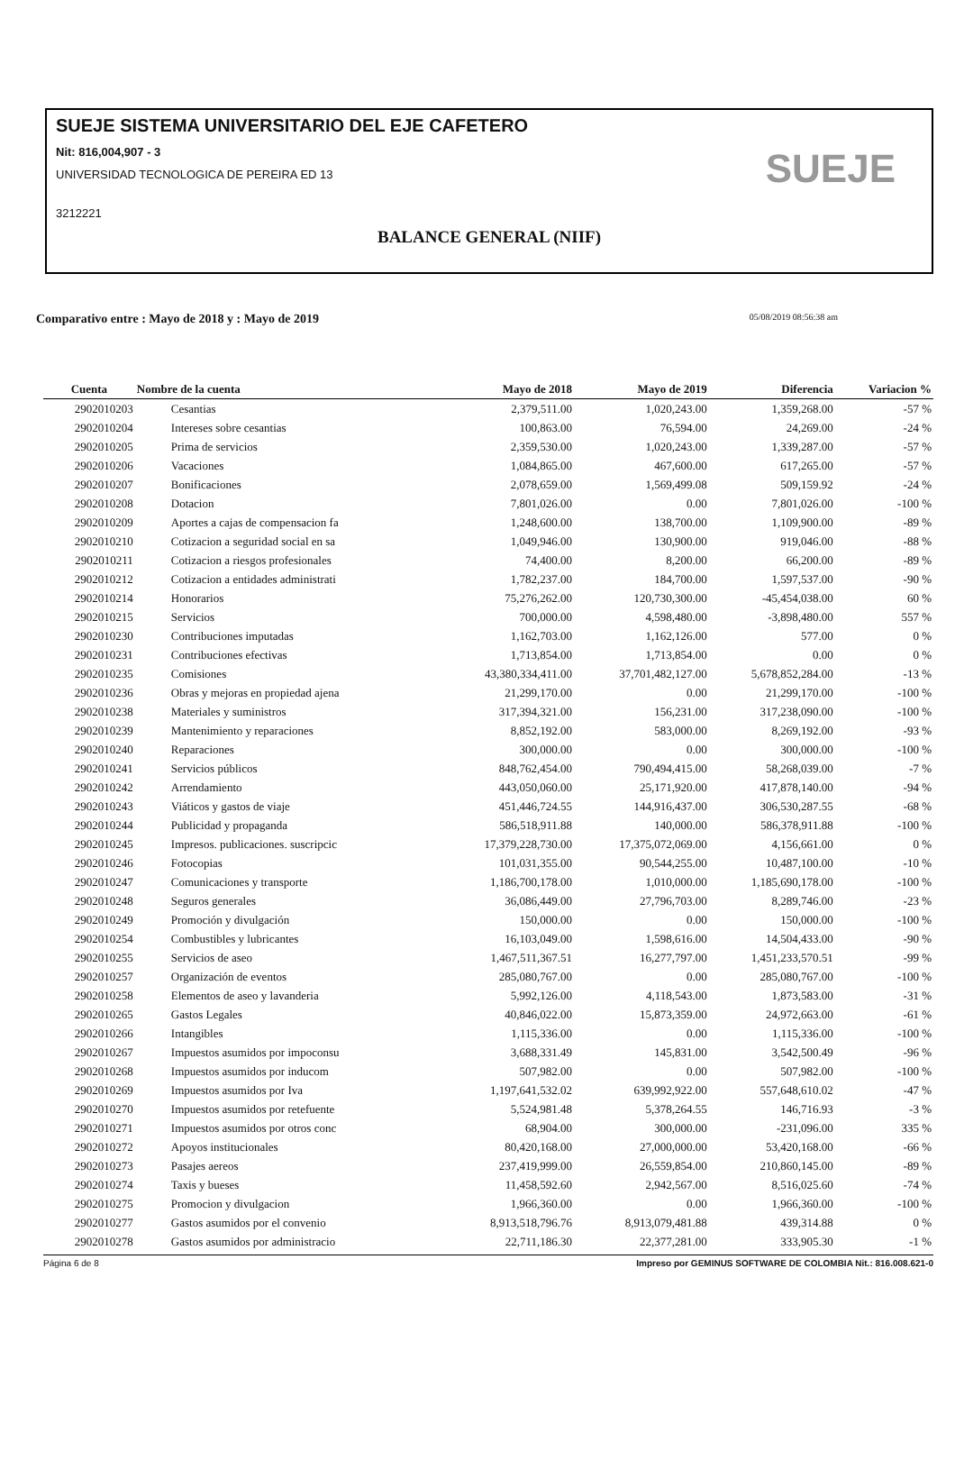SUEJE SISTEMA UNIVERSITARIO DEL EJE CAFETERO
Nit: 816,004,907 - 3
UNIVERSIDAD TECNOLOGICA DE PEREIRA ED 13
3212221
BALANCE GENERAL (NIIF)
SUEJE
Comparativo entre : Mayo de 2018 y : Mayo de 2019 05/08/2019 08:56:38 am
| Cuenta | Nombre de la cuenta | Mayo de 2018 | Mayo de 2019 | Diferencia | Variacion % |
| --- | --- | --- | --- | --- | --- |
| 2902010203 | Cesantias | 2,379,511.00 | 1,020,243.00 | 1,359,268.00 | -57 % |
| 2902010204 | Intereses sobre cesantias | 100,863.00 | 76,594.00 | 24,269.00 | -24 % |
| 2902010205 | Prima de servicios | 2,359,530.00 | 1,020,243.00 | 1,339,287.00 | -57 % |
| 2902010206 | Vacaciones | 1,084,865.00 | 467,600.00 | 617,265.00 | -57 % |
| 2902010207 | Bonificaciones | 2,078,659.00 | 1,569,499.08 | 509,159.92 | -24 % |
| 2902010208 | Dotacion | 7,801,026.00 | 0.00 | 7,801,026.00 | -100 % |
| 2902010209 | Aportes a cajas de compensacion fa | 1,248,600.00 | 138,700.00 | 1,109,900.00 | -89 % |
| 2902010210 | Cotizacion a seguridad social en sa | 1,049,946.00 | 130,900.00 | 919,046.00 | -88 % |
| 2902010211 | Cotizacion a riesgos profesionales | 74,400.00 | 8,200.00 | 66,200.00 | -89 % |
| 2902010212 | Cotizacion a entidades administrati | 1,782,237.00 | 184,700.00 | 1,597,537.00 | -90 % |
| 2902010214 | Honorarios | 75,276,262.00 | 120,730,300.00 | -45,454,038.00 | 60 % |
| 2902010215 | Servicios | 700,000.00 | 4,598,480.00 | -3,898,480.00 | 557 % |
| 2902010230 | Contribuciones imputadas | 1,162,703.00 | 1,162,126.00 | 577.00 | 0 % |
| 2902010231 | Contribuciones efectivas | 1,713,854.00 | 1,713,854.00 | 0.00 | 0 % |
| 2902010235 | Comisiones | 43,380,334,411.00 | 37,701,482,127.00 | 5,678,852,284.00 | -13 % |
| 2902010236 | Obras y mejoras en propiedad ajena | 21,299,170.00 | 0.00 | 21,299,170.00 | -100 % |
| 2902010238 | Materiales y suministros | 317,394,321.00 | 156,231.00 | 317,238,090.00 | -100 % |
| 2902010239 | Mantenimiento y reparaciones | 8,852,192.00 | 583,000.00 | 8,269,192.00 | -93 % |
| 2902010240 | Reparaciones | 300,000.00 | 0.00 | 300,000.00 | -100 % |
| 2902010241 | Servicios públicos | 848,762,454.00 | 790,494,415.00 | 58,268,039.00 | -7 % |
| 2902010242 | Arrendamiento | 443,050,060.00 | 25,171,920.00 | 417,878,140.00 | -94 % |
| 2902010243 | Viáticos y gastos de viaje | 451,446,724.55 | 144,916,437.00 | 306,530,287.55 | -68 % |
| 2902010244 | Publicidad y propaganda | 586,518,911.88 | 140,000.00 | 586,378,911.88 | -100 % |
| 2902010245 | Impresos. publicaciones. suscripcic | 17,379,228,730.00 | 17,375,072,069.00 | 4,156,661.00 | 0 % |
| 2902010246 | Fotocopias | 101,031,355.00 | 90,544,255.00 | 10,487,100.00 | -10 % |
| 2902010247 | Comunicaciones y transporte | 1,186,700,178.00 | 1,010,000.00 | 1,185,690,178.00 | -100 % |
| 2902010248 | Seguros generales | 36,086,449.00 | 27,796,703.00 | 8,289,746.00 | -23 % |
| 2902010249 | Promoción y divulgación | 150,000.00 | 0.00 | 150,000.00 | -100 % |
| 2902010254 | Combustibles y lubricantes | 16,103,049.00 | 1,598,616.00 | 14,504,433.00 | -90 % |
| 2902010255 | Servicios de aseo | 1,467,511,367.51 | 16,277,797.00 | 1,451,233,570.51 | -99 % |
| 2902010257 | Organización de eventos | 285,080,767.00 | 0.00 | 285,080,767.00 | -100 % |
| 2902010258 | Elementos de aseo y lavanderia | 5,992,126.00 | 4,118,543.00 | 1,873,583.00 | -31 % |
| 2902010265 | Gastos Legales | 40,846,022.00 | 15,873,359.00 | 24,972,663.00 | -61 % |
| 2902010266 | Intangibles | 1,115,336.00 | 0.00 | 1,115,336.00 | -100 % |
| 2902010267 | Impuestos asumidos por impoconsu | 3,688,331.49 | 145,831.00 | 3,542,500.49 | -96 % |
| 2902010268 | Impuestos asumidos por inducom | 507,982.00 | 0.00 | 507,982.00 | -100 % |
| 2902010269 | Impuestos asumidos por Iva | 1,197,641,532.02 | 639,992,922.00 | 557,648,610.02 | -47 % |
| 2902010270 | Impuestos asumidos por retefuente | 5,524,981.48 | 5,378,264.55 | 146,716.93 | -3 % |
| 2902010271 | Impuestos asumidos por otros conc | 68,904.00 | 300,000.00 | -231,096.00 | 335 % |
| 2902010272 | Apoyos institucionales | 80,420,168.00 | 27,000,000.00 | 53,420,168.00 | -66 % |
| 2902010273 | Pasajes aereos | 237,419,999.00 | 26,559,854.00 | 210,860,145.00 | -89 % |
| 2902010274 | Taxis y bueses | 11,458,592.60 | 2,942,567.00 | 8,516,025.60 | -74 % |
| 2902010275 | Promocion y divulgacion | 1,966,360.00 | 0.00 | 1,966,360.00 | -100 % |
| 2902010277 | Gastos asumidos por el convenio | 8,913,518,796.76 | 8,913,079,481.88 | 439,314.88 | 0 % |
| 2902010278 | Gastos asumidos por administracio | 22,711,186.30 | 22,377,281.00 | 333,905.30 | -1 % |
Página 6 de 8 Impreso por GEMINUS SOFTWARE DE COLOMBIA Nit.: 816.008.621-0